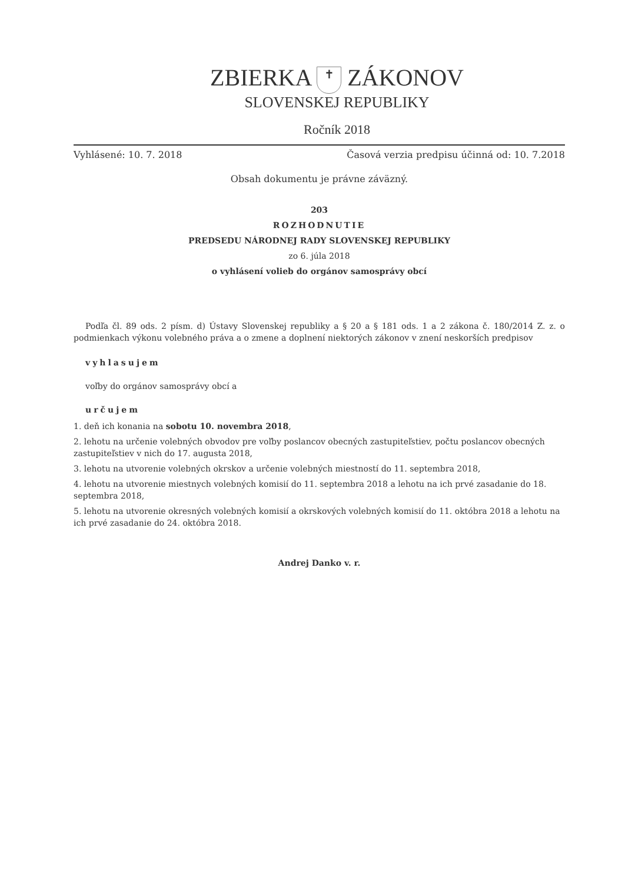ZBIERKA ✝ ZÁKONOV
SLOVENSKEJ REPUBLIKY
Ročník 2018
Vyhlásené: 10. 7. 2018 Časová verzia predpisu účinná od: 10. 7.2018
Obsah dokumentu je právne záväzný.
203
ROZHODNUTIE
PREDSEDU NÁRODNEJ RADY SLOVENSKEJ REPUBLIKY
zo 6. júla 2018
o vyhlásení volieb do orgánov samosprávy obcí
Podľa čl. 89 ods. 2 písm. d) Ústavy Slovenskej republiky a § 20 a § 181 ods. 1 a 2 zákona č. 180/2014 Z. z. o podmienkach výkonu volebného práva a o zmene a doplnení niektorých zákonov v znení neskorších predpisov
vyhlasujem
voľby do orgánov samosprávy obcí a
určujem
1. deň ich konania na sobotu 10. novembra 2018,
2. lehotu na určenie volebných obvodov pre voľby poslancov obecných zastupiteľstiev, počtu poslancov obecných zastupiteľstiev v nich do 17. augusta 2018,
3. lehotu na utvorenie volebných okrskov a určenie volebných miestností do 11. septembra 2018,
4. lehotu na utvorenie miestnych volebných komisií do 11. septembra 2018 a lehotu na ich prvé zasadanie do 18. septembra 2018,
5. lehotu na utvorenie okresných volebných komisií a okrskových volebných komisií do 11. októbra 2018 a lehotu na ich prvé zasadanie do 24. októbra 2018.
Andrej Danko v. r.